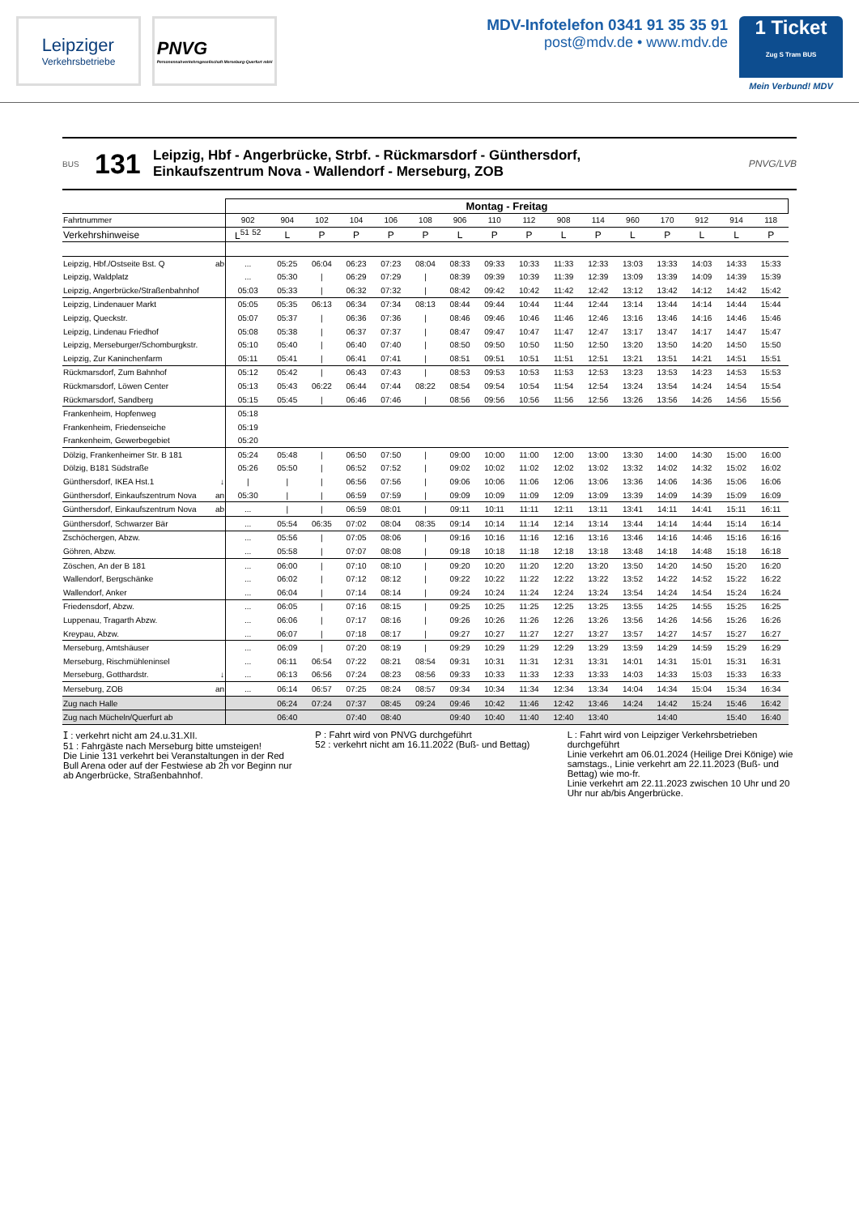Leipziger
Verkehrsbetriebe
PNVG
Personennahverkehrsgesellschaft Merseburg-Querfurt mbH
MDV-Infotelefon 0341 91 35 35 91
post@mdv.de • www.mdv.de
1 Ticket
Zug S Tram BUS
Mein Verbund! MDV
BUS
131
Leipzig, Hbf - Angerbrücke, Strbf. - Rückmarsdorf - Günthersdorf,
Einkaufszentrum Nova - Wallendorf - Merseburg, ZOB
PNVG/LVB
| | | Montag - Freitag | | | | | | | | | | | | | | | |
| Fahrtnummer | | 902 | 904 | 102 | 104 | 106 | 108 | 906 | 110 | 112 | 908 | 114 | 960 | 170 | 912 | 914 | 118 |
| Verkehrshinweise | | L<sup>51</sup> <sup>52</sup> | L | P | P | P | P | L | P | P | L | P | L | P | L | L | P |
| Leipzig, Hbf./Ostseite Bst. Q | ab | ... | 05:25 | 06:04 | 06:23 | 07:23 | 08:04 | 08:33 | 09:33 | 10:33 | 11:33 | 12:33 | 13:03 | 13:33 | 14:03 | 14:33 | 15:33 |
| Leipzig, Waldplatz | | ... | 05:30 | / | 06:29 | 07:29 | / | 08:39 | 09:39 | 10:39 | 11:39 | 12:39 | 13:09 | 13:39 | 14:09 | 14:39 | 15:39 |
| Leipzig, Angerbrücke/Straßenbahnhof | | 05:03 | 05:33 | / | 06:32 | 07:32 | / | 08:42 | 09:42 | 10:42 | 11:42 | 12:42 | 13:12 | 13:42 | 14:12 | 14:42 | 15:42 |
| Leipzig, Lindenauer Markt | | 05:05 | 05:35 | 06:13 | 06:34 | 07:34 | 08:13 | 08:44 | 09:44 | 10:44 | 11:44 | 12:44 | 13:14 | 13:44 | 14:14 | 14:44 | 15:44 |
| Leipzig, Queckstr. | | 05:07 | 05:37 | / | 06:36 | 07:36 | / | 08:46 | 09:46 | 10:46 | 11:46 | 12:46 | 13:16 | 13:46 | 14:16 | 14:46 | 15:46 |
| Leipzig, Lindenau Friedhof | | 05:08 | 05:38 | / | 06:37 | 07:37 | / | 08:47 | 09:47 | 10:47 | 11:47 | 12:47 | 13:17 | 13:47 | 14:17 | 14:47 | 15:47 |
| Leipzig, Merseburger/Schomburgkstr. | | 05:10 | 05:40 | / | 06:40 | 07:40 | / | 08:50 | 09:50 | 10:50 | 11:50 | 12:50 | 13:20 | 13:50 | 14:20 | 14:50 | 15:50 |
| Leipzig, Zur Kaninchenfarm | | 05:11 | 05:41 | / | 06:41 | 07:41 | / | 08:51 | 09:51 | 10:51 | 11:51 | 12:51 | 13:21 | 13:51 | 14:21 | 14:51 | 15:51 |
| Rückmarsdorf, Zum Bahnhof | | 05:12 | 05:42 | / | 06:43 | 07:43 | / | 08:53 | 09:53 | 10:53 | 11:53 | 12:53 | 13:23 | 13:53 | 14:23 | 14:53 | 15:53 |
| Rückmarsdorf, Löwen Center | | 05:13 | 05:43 | 06:22 | 06:44 | 07:44 | 08:22 | 08:54 | 09:54 | 10:54 | 11:54 | 12:54 | 13:24 | 13:54 | 14:24 | 14:54 | 15:54 |
| Rückmarsdorf, Sandberg | | 05:15 | 05:45 | / | 06:46 | 07:46 | / | 08:56 | 09:56 | 10:56 | 11:56 | 12:56 | 13:26 | 13:56 | 14:26 | 14:56 | 15:56 |
| Frankenheim, Hopfenweg | | 05:18 | | | | | | | | | | | | | | | |
| Frankenheim, Friedenseiche | | 05:19 | | | | | | | | | | | | | | | |
| Frankenheim, Gewerbegebiet | | 05:20 | | | | | | | | | | | | | | | |
| Dölzig, Frankenheimer Str. B 181 | | 05:24 | 05:48 | / | 06:50 | 07:50 | / | 09:00 | 10:00 | 11:00 | 12:00 | 13:00 | 13:30 | 14:00 | 14:30 | 15:00 | 16:00 |
| Dölzig, B181 Südstraße | | 05:26 | 05:50 | / | 06:52 | 07:52 | / | 09:02 | 10:02 | 11:02 | 12:02 | 13:02 | 13:32 | 14:02 | 14:32 | 15:02 | 16:02 |
| Günthersdorf, IKEA Hst.1 | ↓ | / | / | / | 06:56 | 07:56 | / | 09:06 | 10:06 | 11:06 | 12:06 | 13:06 | 13:36 | 14:06 | 14:36 | 15:06 | 16:06 |
| Günthersdorf, Einkaufszentrum Nova | an | 05:30 | / | / | 06:59 | 07:59 | / | 09:09 | 10:09 | 11:09 | 12:09 | 13:09 | 13:39 | 14:09 | 14:39 | 15:09 | 16:09 |
| Günthersdorf, Einkaufszentrum Nova | ab | ... | / | / | 06:59 | 08:01 | / | 09:11 | 10:11 | 11:11 | 12:11 | 13:11 | 13:41 | 14:11 | 14:41 | 15:11 | 16:11 |
| Günthersdorf, Schwarzer Bär | | ... | 05:54 | 06:35 | 07:02 | 08:04 | 08:35 | 09:14 | 10:14 | 11:14 | 12:14 | 13:14 | 13:44 | 14:14 | 14:44 | 15:14 | 16:14 |
| Zschöchergen, Abzw. | | ... | 05:56 | / | 07:05 | 08:06 | / | 09:16 | 10:16 | 11:16 | 12:16 | 13:16 | 13:46 | 14:16 | 14:46 | 15:16 | 16:16 |
| Göhren, Abzw. | | ... | 05:58 | / | 07:07 | 08:08 | / | 09:18 | 10:18 | 11:18 | 12:18 | 13:18 | 13:48 | 14:18 | 14:48 | 15:18 | 16:18 |
| Zöschen, An der B 181 | | ... | 06:00 | / | 07:10 | 08:10 | / | 09:20 | 10:20 | 11:20 | 12:20 | 13:20 | 13:50 | 14:20 | 14:50 | 15:20 | 16:20 |
| Wallendorf, Bergschänke | | ... | 06:02 | / | 07:12 | 08:12 | / | 09:22 | 10:22 | 11:22 | 12:22 | 13:22 | 13:52 | 14:22 | 14:52 | 15:22 | 16:22 |
| Wallendorf, Anker | | ... | 06:04 | / | 07:14 | 08:14 | / | 09:24 | 10:24 | 11:24 | 12:24 | 13:24 | 13:54 | 14:24 | 14:54 | 15:24 | 16:24 |
| Friedensdorf, Abzw. | | ... | 06:05 | / | 07:16 | 08:15 | / | 09:25 | 10:25 | 11:25 | 12:25 | 13:25 | 13:55 | 14:25 | 14:55 | 15:25 | 16:25 |
| Luppenau, Tragarth Abzw. | | ... | 06:06 | / | 07:17 | 08:16 | / | 09:26 | 10:26 | 11:26 | 12:26 | 13:26 | 13:56 | 14:26 | 14:56 | 15:26 | 16:26 |
| Kreypau, Abzw. | | ... | 06:07 | / | 07:18 | 08:17 | / | 09:27 | 10:27 | 11:27 | 12:27 | 13:27 | 13:57 | 14:27 | 14:57 | 15:27 | 16:27 |
| Merseburg, Amtshäuser | | ... | 06:09 | / | 07:20 | 08:19 | / | 09:29 | 10:29 | 11:29 | 12:29 | 13:29 | 13:59 | 14:29 | 14:59 | 15:29 | 16:29 |
| Merseburg, Rischmühleninsel | | ... | 06:11 | 06:54 | 07:22 | 08:21 | 08:54 | 09:31 | 10:31 | 11:31 | 12:31 | 13:31 | 14:01 | 14:31 | 15:01 | 15:31 | 16:31 |
| Merseburg, Gotthardstr. | ↓ | ... | 06:13 | 06:56 | 07:24 | 08:23 | 08:56 | 09:33 | 10:33 | 11:33 | 12:33 | 13:33 | 14:03 | 14:33 | 15:03 | 15:33 | 16:33 |
| Merseburg, ZOB | an | ... | 06:14 | 06:57 | 07:25 | 08:24 | 08:57 | 09:34 | 10:34 | 11:34 | 12:34 | 13:34 | 14:04 | 14:34 | 15:04 | 15:34 | 16:34 |
| Zug nach Halle | | | 06:24 | 07:24 | 07:37 | 08:45 | 09:24 | 09:46 | 10:42 | 11:46 | 12:42 | 13:46 | 14:24 | 14:42 | 15:24 | 15:46 | 16:42 |
| Zug nach Mücheln/Querfurt ab | | | 06:40 | | 07:40 | 08:40 | | 09:40 | 10:40 | 11:40 | 12:40 | 13:40 | | 14:40 | | 15:40 | 16:40 |
ⵊ : verkehrt nicht am 24.u.31.XII.
51 : Fahrgäste nach Merseburg bitte umsteigen!
Die Linie 131 verkehrt bei Veranstaltungen in der Red Bull Arena oder auf der Festwiese ab 2h vor Beginn nur ab Angerbrücke, Straßenbahnhof.
P : Fahrt wird von PNVG durchgeführt
52 : verkehrt nicht am 16.11.2022 (Buß- und Bettag)
L : Fahrt wird von Leipziger Verkehrsbetrieben durchgeführt
Linie verkehrt am 06.01.2024 (Heilige Drei Könige) wie samstags., Linie verkehrt am 22.11.2023 (Buß- und Bettag) wie mo-fr.
Linie verkehrt am 22.11.2023 zwischen 10 Uhr und 20 Uhr nur ab/bis Angerbrücke.